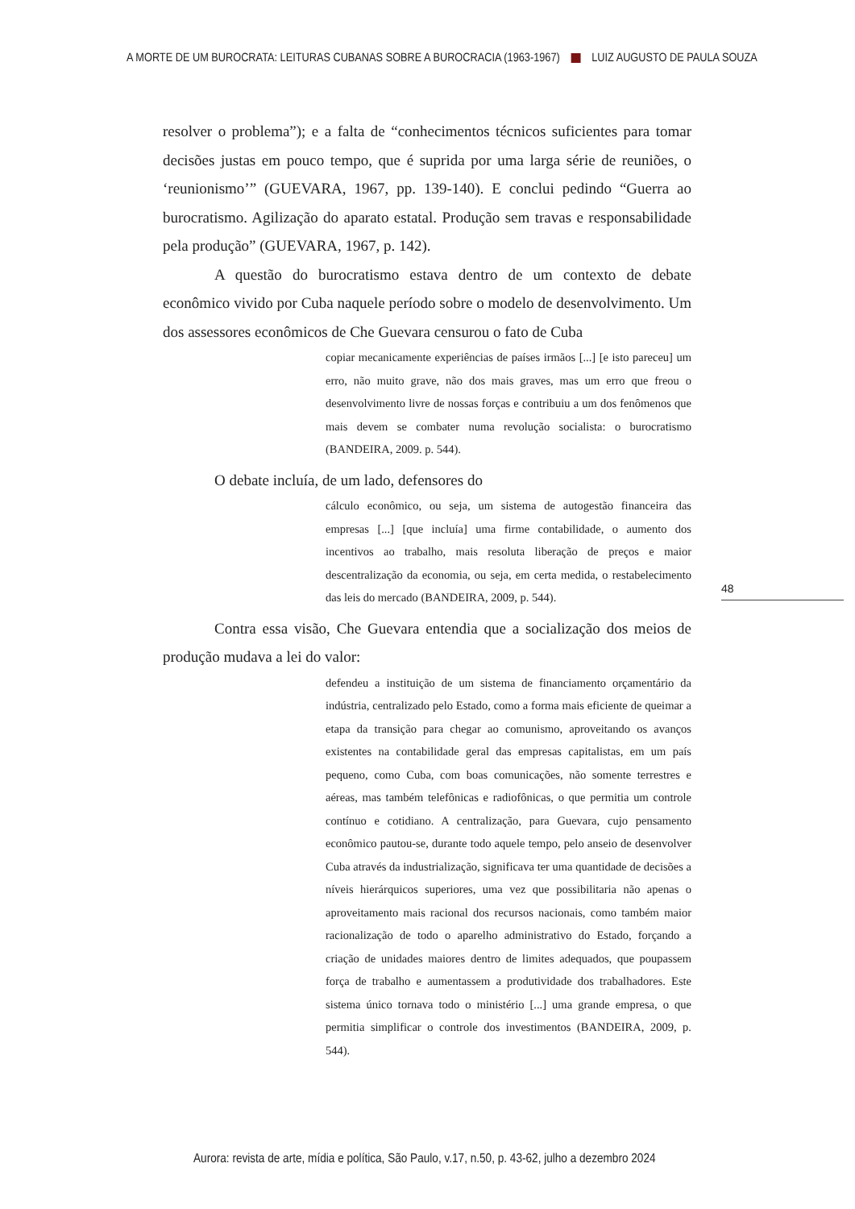A MORTE DE UM BUROCRATA: LEITURAS CUBANAS SOBRE A BUROCRACIA (1963-1967) LUIZ AUGUSTO DE PAULA SOUZA
resolver o problema”); e a falta de “conhecimentos técnicos suficientes para tomar decisões justas em pouco tempo, que é suprida por uma larga série de reuniões, o ‘reunionismo’” (GUEVARA, 1967, pp. 139-140). E conclui pedindo “Guerra ao burocratismo. Agilização do aparato estatal. Produção sem travas e responsabilidade pela produção” (GUEVARA, 1967, p. 142).
A questão do burocratismo estava dentro de um contexto de debate econômico vivido por Cuba naquele período sobre o modelo de desenvolvimento. Um dos assessores econômicos de Che Guevara censurou o fato de Cuba
copiar mecanicamente experiências de países irmãos [...] [e isto pareceu] um erro, não muito grave, não dos mais graves, mas um erro que freou o desenvolvimento livre de nossas forças e contribuiu a um dos fenômenos que mais devem se combater numa revolução socialista: o burocratismo (BANDEIRA, 2009. p. 544).
O debate incluía, de um lado, defensores do
cálculo econômico, ou seja, um sistema de autogestão financeira das empresas [...] [que incluía] uma firme contabilidade, o aumento dos incentivos ao trabalho, mais resoluta liberação de preços e maior descentralização da economia, ou seja, em certa medida, o restabelecimento das leis do mercado (BANDEIRA, 2009, p. 544).
Contra essa visão, Che Guevara entendia que a socialização dos meios de produção mudava a lei do valor:
defendeu a instituição de um sistema de financiamento orçamentário da indústria, centralizado pelo Estado, como a forma mais eficiente de queimar a etapa da transição para chegar ao comunismo, aproveitando os avanços existentes na contabilidade geral das empresas capitalistas, em um país pequeno, como Cuba, com boas comunicações, não somente terrestres e aéreas, mas também telefônicas e radiofônicas, o que permitia um controle contínuo e cotidiano. A centralização, para Guevara, cujo pensamento econômico pautou-se, durante todo aquele tempo, pelo anseio de desenvolver Cuba através da industrialização, significava ter uma quantidade de decisões a níveis hierárquicos superiores, uma vez que possibilitaria não apenas o aproveitamento mais racional dos recursos nacionais, como também maior racionalização de todo o aparelho administrativo do Estado, forçando a criação de unidades maiores dentro de limites adequados, que poupassem força de trabalho e aumentassem a produtividade dos trabalhadores. Este sistema único tornava todo o ministério [...] uma grande empresa, o que permitia simplificar o controle dos investimentos (BANDEIRA, 2009, p. 544).
48
Aurora: revista de arte, mídia e política, São Paulo, v.17, n.50, p. 43-62, julho a dezembro 2024